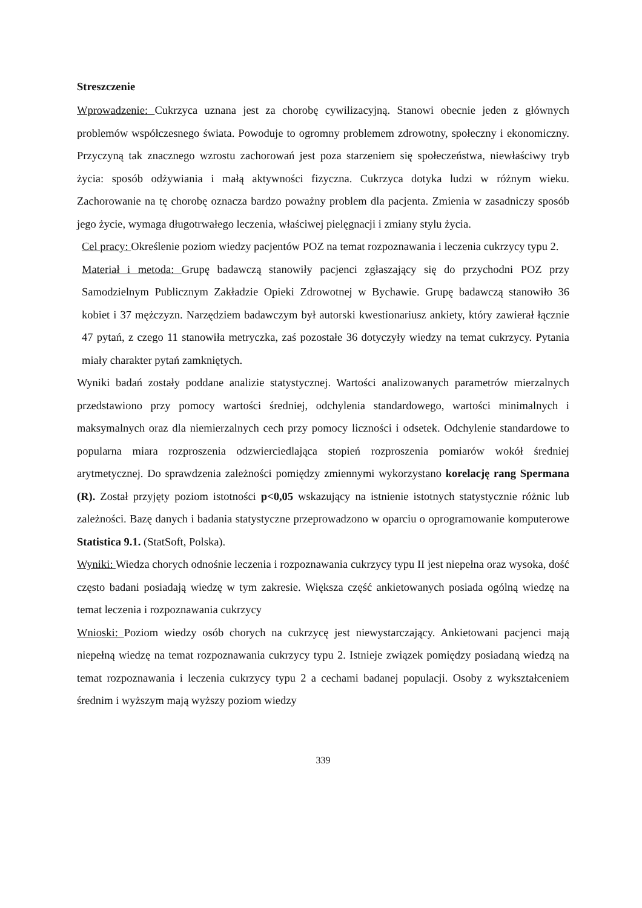Streszczenie
Wprowadzenie: Cukrzyca uznana jest za chorobę cywilizacyjną. Stanowi obecnie jeden z głównych problemów współczesnego świata. Powoduje to ogromny problemem zdrowotny, społeczny i ekonomiczny. Przyczyną tak znacznego wzrostu zachorowań jest poza starzeniem się społeczeństwa, niewłaściwy tryb życia: sposób odżywiania i małą aktywności fizyczna. Cukrzyca dotyka ludzi w różnym wieku. Zachorowanie na tę chorobę oznacza bardzo poważny problem dla pacjenta. Zmienia w zasadniczy sposób jego życie, wymaga długotrwałego leczenia, właściwej pielęgnacji i zmiany stylu życia.
Cel pracy: Określenie poziom wiedzy pacjentów POZ na temat rozpoznawania i leczenia cukrzycy typu 2.
Materiał i metoda: Grupę badawczą stanowiły pacjenci zgłaszający się do przychodni POZ przy Samodzielnym Publicznym Zakładzie Opieki Zdrowotnej w Bychawie. Grupę badawczą stanowiło 36 kobiet i 37 mężczyzn. Narzędziem badawczym był autorski kwestionariusz ankiety, który zawierał łącznie 47 pytań, z czego 11 stanowiła metryczka, zaś pozostałe 36 dotyczyły wiedzy na temat cukrzycy. Pytania miały charakter pytań zamkniętych.
Wyniki badań zostały poddane analizie statystycznej. Wartości analizowanych parametrów mierzalnych przedstawiono przy pomocy wartości średniej, odchylenia standardowego, wartości minimalnych i maksymalnych oraz dla niemierzalnych cech przy pomocy liczności i odsetek. Odchylenie standardowe to popularna miara rozproszenia odzwierciedlająca stopień rozproszenia pomiarów wokół średniej arytmetycznej. Do sprawdzenia zależności pomiędzy zmiennymi wykorzystano korelację rang Spermana (R). Został przyjęty poziom istotności p<0,05 wskazujący na istnienie istotnych statystycznie różnic lub zależności. Bazę danych i badania statystyczne przeprowadzono w oparciu o oprogramowanie komputerowe Statistica 9.1. (StatSoft, Polska).
Wyniki: Wiedza chorych odnośnie leczenia i rozpoznawania cukrzycy typu II jest niepełna oraz wysoka, dość często badani posiadają wiedzę w tym zakresie. Większa część ankietowanych posiada ogólną wiedzę na temat leczenia i rozpoznawania cukrzycy
Wnioski: Poziom wiedzy osób chorych na cukrzycę jest niewystarczający. Ankietowani pacjenci mają niepełną wiedzę na temat rozpoznawania cukrzycy typu 2. Istnieje związek pomiędzy posiadaną wiedzą na temat rozpoznawania i leczenia cukrzycy typu 2 a cechami badanej populacji. Osoby z wykształceniem średnim i wyższym mają wyższy poziom wiedzy
339